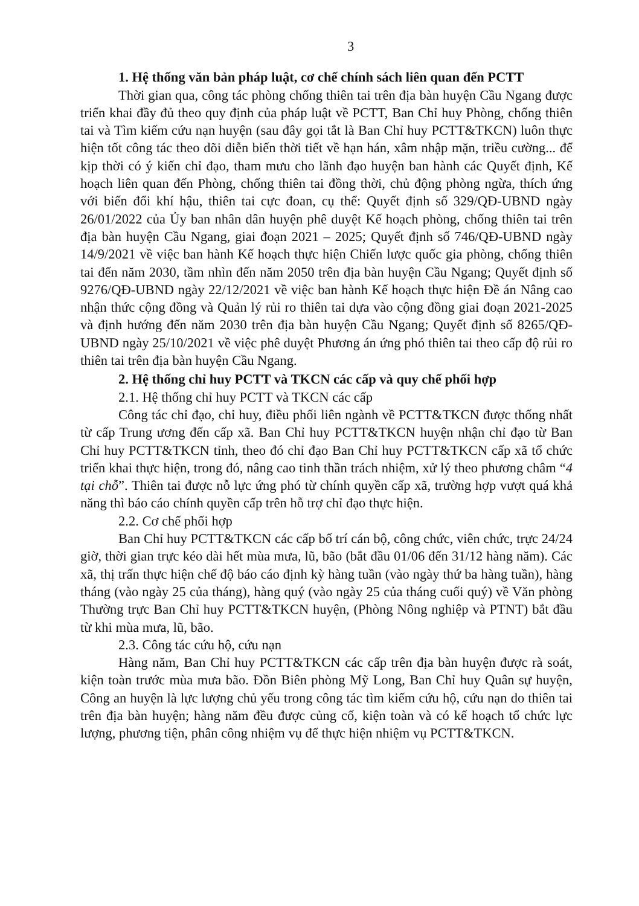3
1. Hệ thống văn bản pháp luật, cơ chế chính sách liên quan đến PCTT
Thời gian qua, công tác phòng chống thiên tai trên địa bàn huyện Cầu Ngang được triển khai đầy đủ theo quy định của pháp luật về PCTT, Ban Chỉ huy Phòng, chống thiên tai và Tìm kiếm cứu nạn huyện (sau đây gọi tắt là Ban Chỉ huy PCTT&TKCN) luôn thực hiện tốt công tác theo dõi diễn biến thời tiết về hạn hán, xâm nhập mặn, triều cường... để kịp thời có ý kiến chỉ đạo, tham mưu cho lãnh đạo huyện ban hành các Quyết định, Kế hoạch liên quan đến Phòng, chống thiên tai đồng thời, chủ động phòng ngừa, thích ứng với biến đổi khí hậu, thiên tai cực đoan, cụ thể: Quyết định số 329/QĐ-UBND ngày 26/01/2022 của Ủy ban nhân dân huyện phê duyệt Kế hoạch phòng, chống thiên tai trên địa bàn huyện Cầu Ngang, giai đoạn 2021 – 2025; Quyết định số 746/QĐ-UBND ngày 14/9/2021 về việc ban hành Kế hoạch thực hiện Chiến lược quốc gia phòng, chống thiên tai đến năm 2030, tầm nhìn đến năm 2050 trên địa bàn huyện Cầu Ngang; Quyết định số 9276/QĐ-UBND ngày 22/12/2021 về việc ban hành Kế hoạch thực hiện Đề án Nâng cao nhận thức cộng đồng và Quản lý rủi ro thiên tai dựa vào cộng đồng giai đoạn 2021-2025 và định hướng đến năm 2030 trên địa bàn huyện Cầu Ngang; Quyết định số 8265/QĐ-UBND ngày 25/10/2021 về việc phê duyệt Phương án ứng phó thiên tai theo cấp độ rủi ro thiên tai trên địa bàn huyện Cầu Ngang.
2. Hệ thống chỉ huy PCTT và TKCN các cấp và quy chế phối hợp
2.1. Hệ thống chỉ huy PCTT và TKCN các cấp
Công tác chỉ đạo, chỉ huy, điều phối liên ngành về PCTT&TKCN được thống nhất từ cấp Trung ương đến cấp xã. Ban Chỉ huy PCTT&TKCN huyện nhận chỉ đạo từ Ban Chỉ huy PCTT&TKCN tỉnh, theo đó chỉ đạo Ban Chỉ huy PCTT&TKCN cấp xã tổ chức triển khai thực hiện, trong đó, nâng cao tinh thần trách nhiệm, xử lý theo phương châm “4 tại chỗ”. Thiên tai được nỗ lực ứng phó từ chính quyền cấp xã, trường hợp vượt quá khả năng thì báo cáo chính quyền cấp trên hỗ trợ chỉ đạo thực hiện.
2.2. Cơ chế phối hợp
Ban Chỉ huy PCTT&TKCN các cấp bố trí cán bộ, công chức, viên chức, trực 24/24 giờ, thời gian trực kéo dài hết mùa mưa, lũ, bão (bắt đầu 01/06 đến 31/12 hàng năm). Các xã, thị trấn thực hiện chế độ báo cáo định kỳ hàng tuần (vào ngày thứ ba hàng tuần), hàng tháng (vào ngày 25 của tháng), hàng quý (vào ngày 25 của tháng cuối quý) về Văn phòng Thường trực Ban Chỉ huy PCTT&TKCN huyện, (Phòng Nông nghiệp và PTNT) bắt đầu từ khi mùa mưa, lũ, bão.
2.3. Công tác cứu hộ, cứu nạn
Hàng năm, Ban Chỉ huy PCTT&TKCN các cấp trên địa bàn huyện được rà soát, kiện toàn trước mùa mưa bão. Đồn Biên phòng Mỹ Long, Ban Chỉ huy Quân sự huyện, Công an huyện là lực lượng chủ yếu trong công tác tìm kiếm cứu hộ, cứu nạn do thiên tai trên địa bàn huyện; hàng năm đều được củng cố, kiện toàn và có kế hoạch tổ chức lực lượng, phương tiện, phân công nhiệm vụ để thực hiện nhiệm vụ PCTT&TKCN.